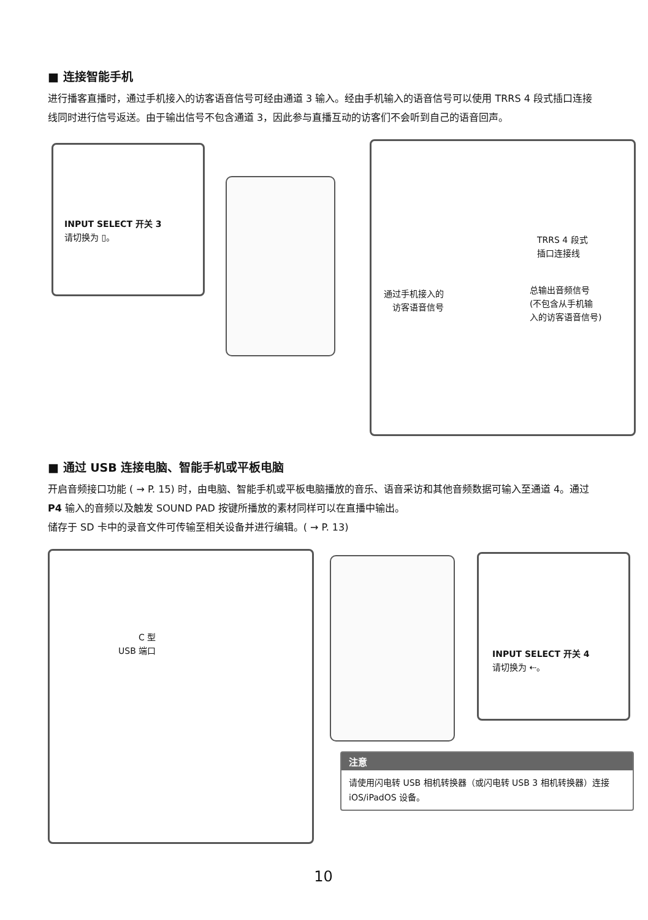■ 连接智能手机
进行播客直播时，通过手机接入的访客语音信号可经由通道 3 输入。经由手机输入的语音信号可以使用 TRRS 4 段式插口连接线同时进行信号返送。由于输出信号不包含通道 3，因此参与直播互动的访客们不会听到自己的语音回声。
INPUT SELECT 开关 3
请切换为 ▯。
TRRS 4 段式
插口连接线
通过手机接入的
访客语音信号
总输出音频信号
(不包含从手机输
入的访客语音信号)
■ 通过 USB 连接电脑、智能手机或平板电脑
开启音频接口功能 ( → P. 15) 时，由电脑、智能手机或平板电脑播放的音乐、语音采访和其他音频数据可输入至通道 4。通过 P4 输入的音频以及触发 SOUND PAD 按键所播放的素材同样可以在直播中输出。
储存于 SD 卡中的录音文件可传输至相关设备并进行编辑。( → P. 13)
C 型
USB 端口
INPUT SELECT 开关 4
请切换为 ⇠。
注意
请使用闪电转 USB 相机转换器（或闪电转 USB 3 相机转换器）连接 iOS/iPadOS 设备。
10